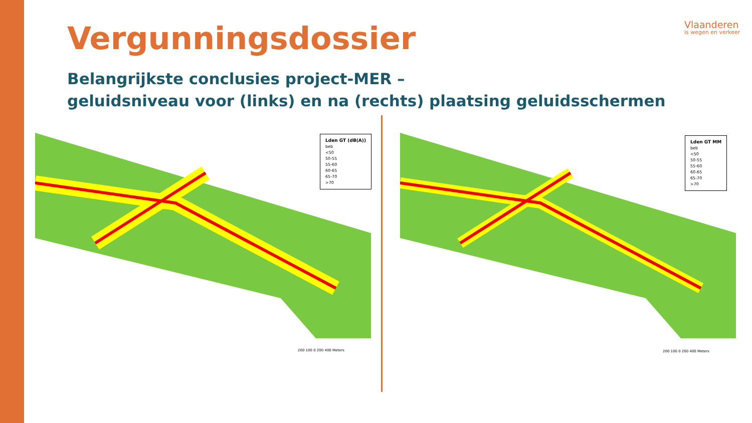Vergunningsdossier
Belangrijkste conclusies project-MER –
geluidsniveau voor (links) en na (rechts) plaatsing geluidsschermen
Vlaanderen
is wegen en verkeer
Lden GT (dB(A))
beb
<50
50-55
55-60
60-65
65-70
>70
200 100 0 200 400 Meters
Lden GT MM
beb
<50
50-55
55-60
60-65
65-70
>70
200 100 0 200 400 Meters